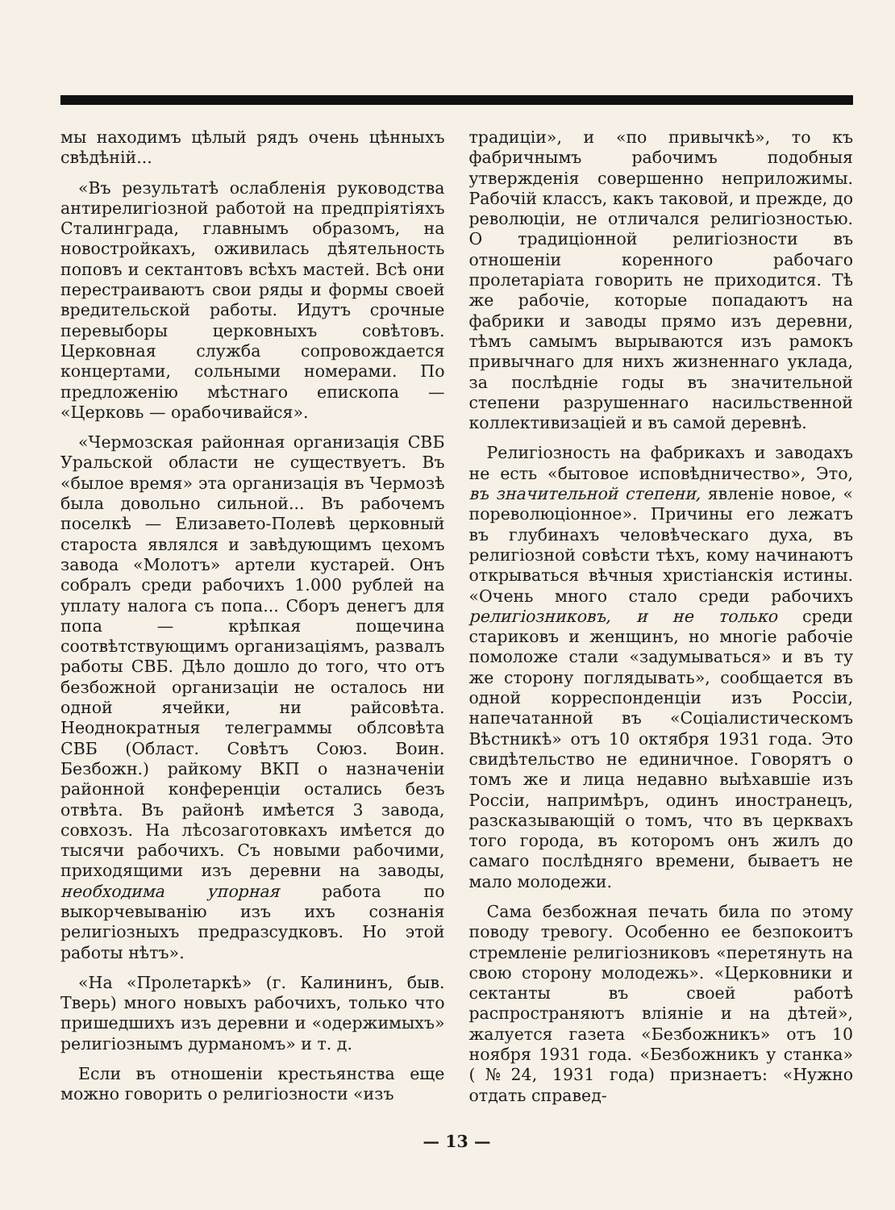мы находимъ цѣлый рядъ очень цѣнныхъ свѣдѣній...
«Въ результатѣ ослабленія руководства антирелигіозной работой на предпріятіяхъ Сталинграда, главнымъ образомъ, на новостройкахъ, оживилась дѣятельность поповъ и сектантовъ всѣхъ мастей. Всѣ они перестраиваютъ свои ряды и формы своей вредительской работы. Идутъ срочные перевыборы церковныхъ совѣтовъ. Церковная служба сопровождается концертами, сольными номерами. По предложенію мѣстнаго епископа — «Церковь — орабочивайся».
«Чермозская районная организація СВБ Уральской области не существуетъ. Въ «былое время» эта организація въ Чермозѣ была довольно сильной... Въ рабочемъ поселкѣ — Елизавето-Полевѣ церковный староста являлся и завѣдующимъ цехомъ завода «Молотъ» артели кустарей. Онъ собралъ среди рабочихъ 1.000 рублей на уплату налога съ попа... Сборъ денегъ для попа — крѣпкая пощечина соотвѣтствующимъ организаціямъ, развалъ работы СВБ. Дѣло дошло до того, что отъ безбожной организаціи не осталось ни одной ячейки, ни райсовѣта. Неоднократныя телеграммы облсовѣта СВБ (Област. Совѣтъ Союз. Воин. Безбожн.) райкому ВКП о назначеніи районной конференціи остались безъ отвѣта. Въ районѣ имѣется 3 завода, совхозъ. На лѣсозаготовкахъ имѣется до тысячи рабочихъ. Съ новыми рабочими, приходящими изъ деревни на заводы, необходима упорная работа по выкорчевыванію изъ ихъ сознанія религіозныхъ предразсудковъ. Но этой работы нѣтъ».
«На «Пролетаркѣ» (г. Калининъ, быв. Тверь) много новыхъ рабочихъ, только что пришедшихъ изъ деревни и «одержимыхъ» религіознымъ дурманомъ» и т. д.
Если въ отношеніи крестьянства еще можно говорить о религіозности «изъ
традиціи», и «по привычкѣ», то къ фабричнымъ рабочимъ подобныя утвержденія совершенно неприложимы. Рабочій классъ, какъ таковой, и прежде, до революціи, не отличался религіозностью. О традиціонной религіозности въ отношеніи коренного рабочаго пролетаріата говорить не приходится. Тѣ же рабочіе, которые попадаютъ на фабрики и заводы прямо изъ деревни, тѣмъ самымъ вырываются изъ рамокъ привычнаго для нихъ жизненнаго уклада, за послѣдніе годы въ значительной степени разрушеннаго насильственной коллективизаціей и въ самой деревнѣ.
Религіозность на фабрикахъ и заводахъ не есть «бытовое исповѣдничество», Это, въ значительной степени, явленіе новое, « пореволюціонное». Причины его лежатъ въ глубинахъ человѣческаго духа, въ религіозной совѣсти тѣхъ, кому начинаютъ открываться вѣчныя христіанскія истины. «Очень много стало среди рабочихъ религіозниковъ, и не только среди стариковъ и женщинъ, но многіе рабочіе помоложе стали «задумываться» и въ ту же сторону поглядывать», сообщается въ одной корреспонденціи изъ Россіи, напечатанной въ «Соціалистическомъ Вѣстникѣ» отъ 10 октября 1931 года. Это свидѣтельство не единичное. Говорятъ о томъ же и лица недавно выѣхавшіе изъ Россіи, напримѣръ, одинъ иностранецъ, разсказывающій о томъ, что въ церквахъ того города, въ которомъ онъ жилъ до самаго послѣдняго времени, бываетъ не мало молодежи.
Сама безбожная печать била по этому поводу тревогу. Особенно ее безпокоитъ стремленіе религіозниковъ «перетянуть на свою сторону молодежь». «Церковники и сектанты въ своей работѣ распространяютъ вліяніе и на дѣтей», жалуется газета «Безбожникъ» отъ 10 ноября 1931 года. «Безбожникъ у станка» (№24, 1931 года) признаетъ: «Нужно отдать справед-
— 13 —